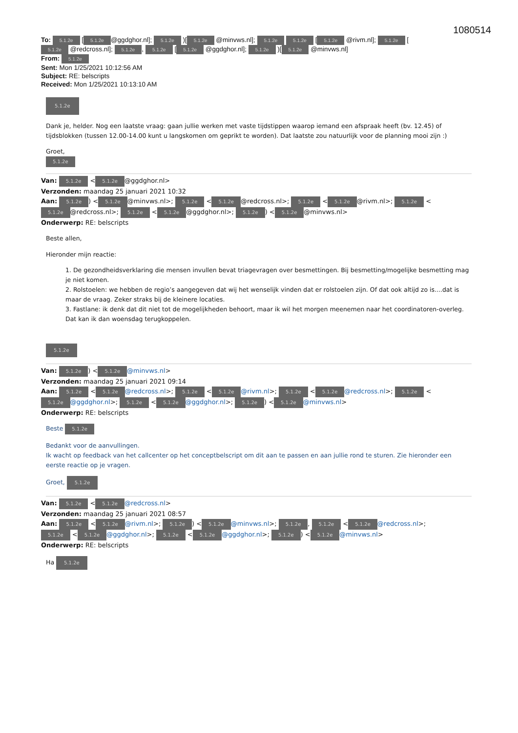1080514
To: 5.1.2e [5.1.2e @ggdghor.nl]; 5.1.2e )[5.1.2e @minvws.nl]; 5.1.2e 5.1.2e [5.1.2e @rivm.nl]; 5.1.2e [5.1.2e @redcross.nl]; 5.1.2e, 5.1.2e [5.1.2e @ggdghor.nl]; 5.1.2e )[5.1.2e @minvws.nl]
From: 5.1.2e
Sent: Mon 1/25/2021 10:12:56 AM
Subject: RE: belscripts
Received: Mon 1/25/2021 10:13:10 AM
5.1.2e
Dank je, helder. Nog een laatste vraag: gaan jullie werken met vaste tijdstippen waarop iemand een afspraak heeft (bv. 12.45) of tijdsblokken (tussen 12.00-14.00 kunt u langskomen om geprikt te worden). Dat laatste zou natuurlijk voor de planning mooi zijn :)
Groet,
5.1.2e
Van: 5.1.2e < 5.1.2e @ggdghor.nl>
Verzonden: maandag 25 januari 2021 10:32
Aan: 5.1.2e) < 5.1.2e @minvws.nl>; 5.1.2e < 5.1.2e @redcross.nl>; 5.1.2e < 5.1.2e @rivm.nl>; 5.1.2e < 5.1.2e @redcross.nl>; 5.1.2e < 5.1.2e @ggdghor.nl>; 5.1.2e) < 5.1.2e @minvws.nl>
Onderwerp: RE: belscripts
Beste allen,
Hieronder mijn reactie:
1. De gezondheidsverklaring die mensen invullen bevat triagevragen over besmettingen. Bij besmetting/mogelijke besmetting mag je niet komen.
2. Rolstoelen: we hebben de regio’s aangegeven dat wij het wenselijk vinden dat er rolstoelen zijn. Of dat ook altijd zo is....dat is maar de vraag. Zeker straks bij de kleinere locaties.
3. Fastlane: ik denk dat dit niet tot de mogelijkheden behoort, maar ik wil het morgen meenemen naar het coordinatoren-overleg. Dat kan ik dan woensdag terugkoppelen.
5.1.2e
Van: 5.1.2e) < 5.1.2e @minvws.nl>
Verzonden: maandag 25 januari 2021 09:14
Aan: 5.1.2e < 5.1.2e @redcross.nl>; 5.1.2e < 5.1.2e @rivm.nl>; 5.1.2e < 5.1.2e @redcross.nl>; 5.1.2e < 5.1.2e @ggdghor.nl>; 5.1.2e < 5.1.2e @ggdghor.nl>; 5.1.2e) < 5.1.2e @minvws.nl>
Onderwerp: RE: belscripts
Beste 5.1.2e
Bedankt voor de aanvullingen.
Ik wacht op feedback van het callcenter op het conceptbelscript om dit aan te passen en aan jullie rond te sturen. Zie hieronder een eerste reactie op je vragen.
Groet, 5.1.2e
Van: 5.1.2e < 5.1.2e @redcross.nl>
Verzonden: maandag 25 januari 2021 08:57
Aan: 5.1.2e < 5.1.2e @rivm.nl>; 5.1.2e) < 5.1.2e @minvws.nl>; 5.1.2e, 5.1.2e < 5.1.2e @redcross.nl>; 5.1.2e < 5.1.2e @ggdghor.nl>; 5.1.2e < 5.1.2e @ggdghor.nl>; 5.1.2e) < 5.1.2e @minvws.nl>
Onderwerp: RE: belscripts
Ha 5.1.2e